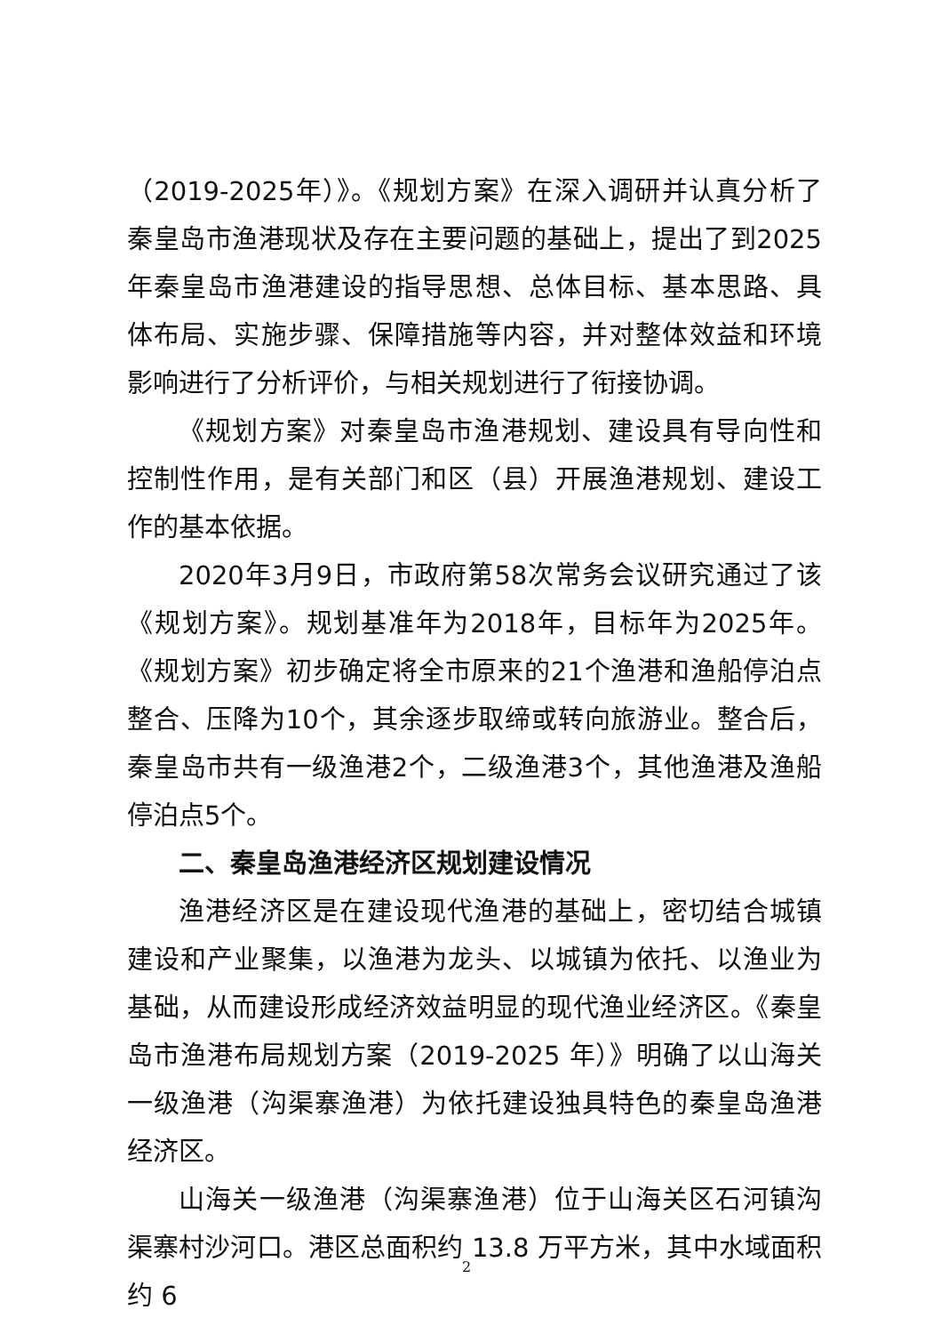（2019-2025年）》。《规划方案》在深入调研并认真分析了秦皇岛市渔港现状及存在主要问题的基础上，提出了到2025年秦皇岛市渔港建设的指导思想、总体目标、基本思路、具体布局、实施步骤、保障措施等内容，并对整体效益和环境影响进行了分析评价，与相关规划进行了衔接协调。
《规划方案》对秦皇岛市渔港规划、建设具有导向性和控制性作用，是有关部门和区（县）开展渔港规划、建设工作的基本依据。
2020年3月9日，市政府第58次常务会议研究通过了该《规划方案》。规划基准年为2018年，目标年为2025年。《规划方案》初步确定将全市原来的21个渔港和渔船停泊点整合、压降为10个，其余逐步取缔或转向旅游业。整合后，秦皇岛市共有一级渔港2个，二级渔港3个，其他渔港及渔船停泊点5个。
二、秦皇岛渔港经济区规划建设情况
渔港经济区是在建设现代渔港的基础上，密切结合城镇建设和产业聚集，以渔港为龙头、以城镇为依托、以渔业为基础，从而建设形成经济效益明显的现代渔业经济区。《秦皇岛市渔港布局规划方案（2019-2025 年）》明确了以山海关一级渔港（沟渠寨渔港）为依托建设独具特色的秦皇岛渔港经济区。
山海关一级渔港（沟渠寨渔港）位于山海关区石河镇沟渠寨村沙河口。港区总面积约 13.8 万平方米，其中水域面积约 6
2